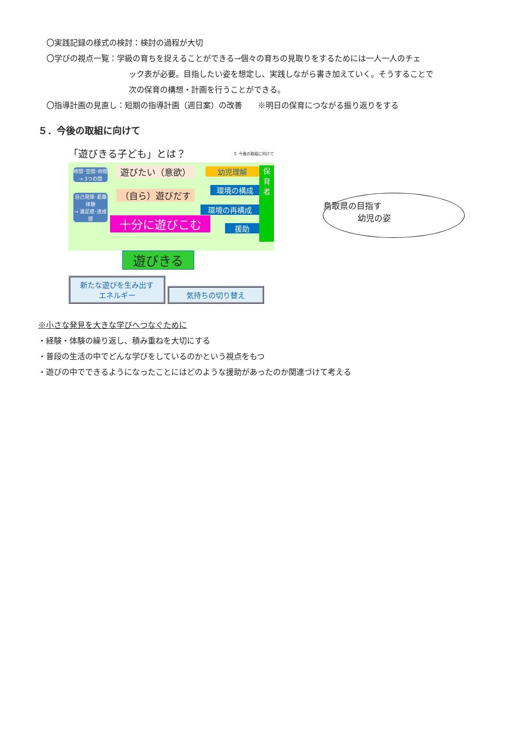〇実践記録の様式の検討：検討の過程が大切
〇学びの視点一覧：学級の育ちを捉えることができる→個々の育ちの見取りをするためには一人一人のチェ
ック表が必要。目指したい姿を想定し、実践しながら書き加えていく。そうすることで
次の保育の構想・計画を行うことができる。
〇指導計画の見直し：短期の指導計画（週日案）の改善　　※明日の保育につながる振り返りをする
５．今後の取組に向けて
「遊びきる子ども」とは？ ５ 今後の取組に向けて
時間･空間･仲間
→ 3つの間
自己発揮･葛藤体験
→ 満足感･達成感
遊びたい（意欲）
（自ら）遊びだす
十分に遊びこむ
幼児理解
環境の構成
環境の再構成
援助
保
育
者
遊びきる
新たな遊びを生み出す
エネルギー 気持ちの切り替え
鳥取県の目指す
幼児の姿
※小さな発見を大きな学びへつなぐために
・経験・体験の繰り返し、積み重ねを大切にする
・普段の生活の中でどんな学びをしているのかという視点をもつ
・遊びの中でできるようになったことにはどのような援助があったのか関連づけて考える